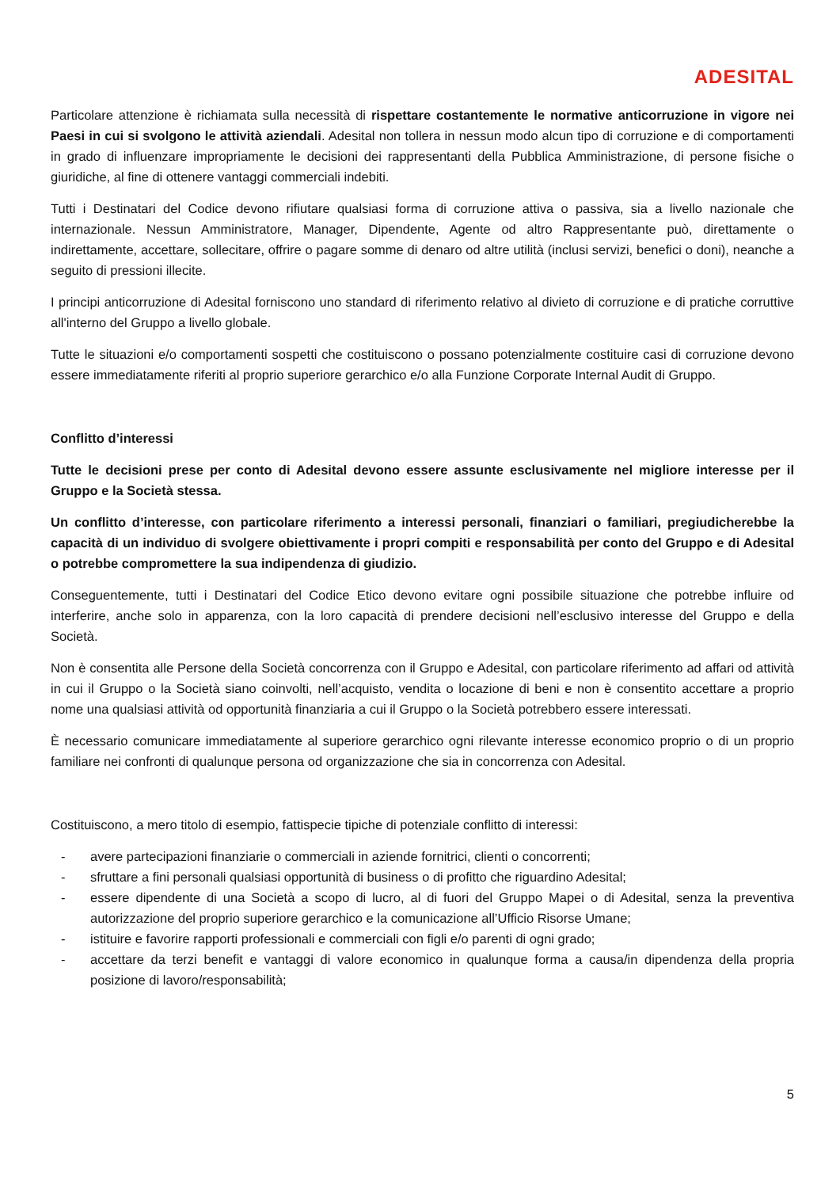ADESITAL
Particolare attenzione è richiamata sulla necessità di rispettare costantemente le normative anticorruzione in vigore nei Paesi in cui si svolgono le attività aziendali. Adesital non tollera in nessun modo alcun tipo di corruzione e di comportamenti in grado di influenzare impropriamente le decisioni dei rappresentanti della Pubblica Amministrazione, di persone fisiche o giuridiche, al fine di ottenere vantaggi commerciali indebiti.
Tutti i Destinatari del Codice devono rifiutare qualsiasi forma di corruzione attiva o passiva, sia a livello nazionale che internazionale. Nessun Amministratore, Manager, Dipendente, Agente od altro Rappresentante può, direttamente o indirettamente, accettare, sollecitare, offrire o pagare somme di denaro od altre utilità (inclusi servizi, benefici o doni), neanche a seguito di pressioni illecite.
I principi anticorruzione di Adesital forniscono uno standard di riferimento relativo al divieto di corruzione e di pratiche corruttive all'interno del Gruppo a livello globale.
Tutte le situazioni e/o comportamenti sospetti che costituiscono o possano potenzialmente costituire casi di corruzione devono essere immediatamente riferiti al proprio superiore gerarchico e/o alla Funzione Corporate Internal Audit di Gruppo.
Conflitto d’interessi
Tutte le decisioni prese per conto di Adesital devono essere assunte esclusivamente nel migliore interesse per il Gruppo e la Società stessa.
Un conflitto d’interesse, con particolare riferimento a interessi personali, finanziari o familiari, pregiudicherebbe la capacità di un individuo di svolgere obiettivamente i propri compiti e responsabilità per conto del Gruppo e di Adesital o potrebbe compromettere la sua indipendenza di giudizio.
Conseguentemente, tutti i Destinatari del Codice Etico devono evitare ogni possibile situazione che potrebbe influire od interferire, anche solo in apparenza, con la loro capacità di prendere decisioni nell’esclusivo interesse del Gruppo e della Società.
Non è consentita alle Persone della Società concorrenza con il Gruppo e Adesital, con particolare riferimento ad affari od attività in cui il Gruppo o la Società siano coinvolti, nell’acquisto, vendita o locazione di beni e non è consentito accettare a proprio nome una qualsiasi attività od opportunità finanziaria a cui il Gruppo o la Società potrebbero essere interessati.
È necessario comunicare immediatamente al superiore gerarchico ogni rilevante interesse economico proprio o di un proprio familiare nei confronti di qualunque persona od organizzazione che sia in concorrenza con Adesital.
Costituiscono, a mero titolo di esempio, fattispecie tipiche di potenziale conflitto di interessi:
- avere partecipazioni finanziarie o commerciali in aziende fornitrici, clienti o concorrenti;
- sfruttare a fini personali qualsiasi opportunità di business o di profitto che riguardino Adesital;
- essere dipendente di una Società a scopo di lucro, al di fuori del Gruppo Mapei o di Adesital, senza la preventiva autorizzazione del proprio superiore gerarchico e la comunicazione all’Ufficio Risorse Umane;
- istituire e favorire rapporti professionali e commerciali con figli e/o parenti di ogni grado;
- accettare da terzi benefit e vantaggi di valore economico in qualunque forma a causa/in dipendenza della propria posizione di lavoro/responsabilità;
5